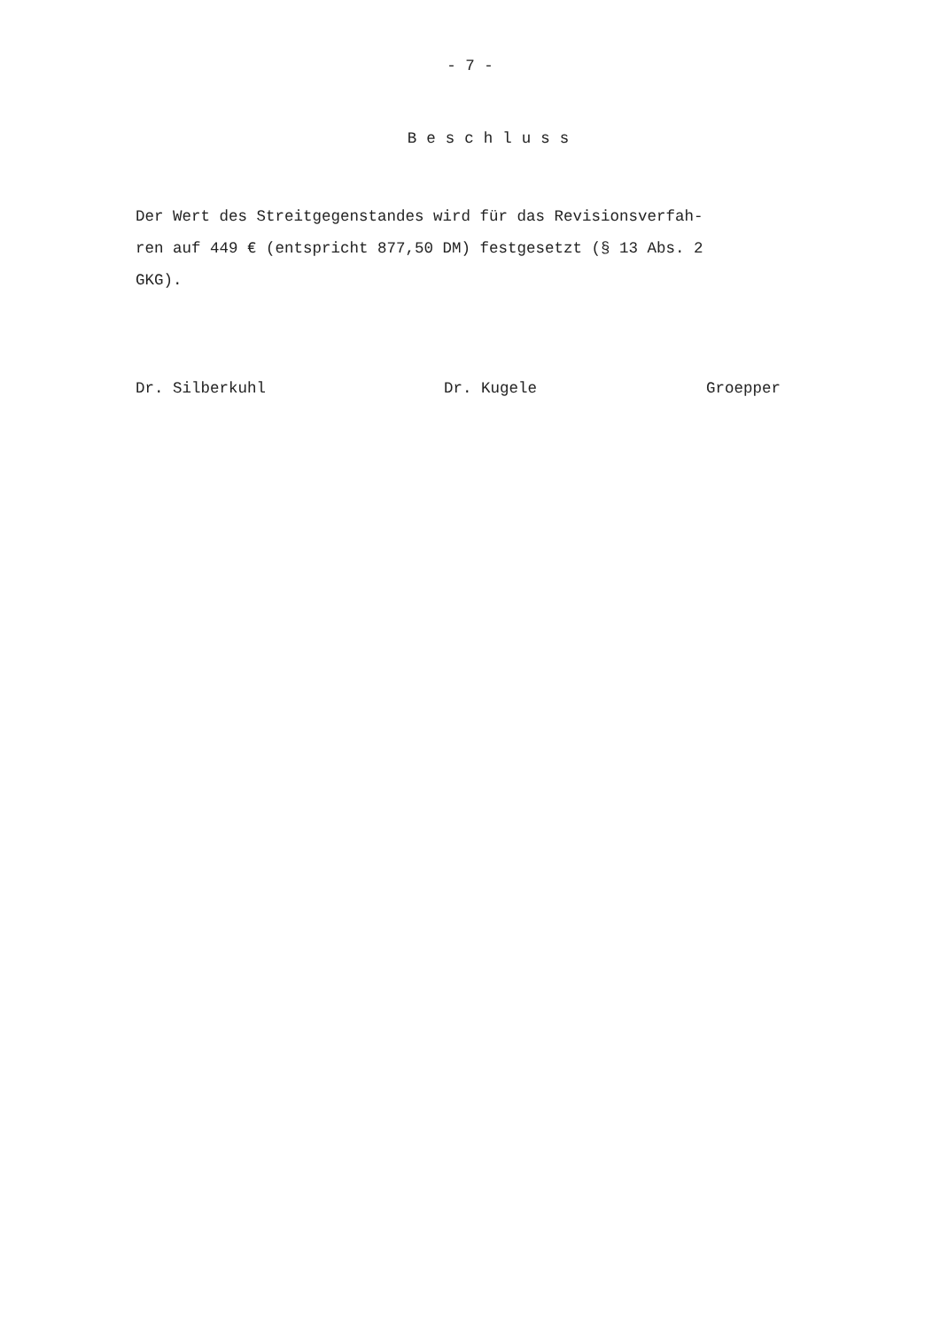- 7 -
Beschluss
Der Wert des Streitgegenstandes wird für das Revisionsverfah-
ren auf 449 € (entspricht 877,50 DM) festgesetzt (§ 13 Abs. 2
GKG).
Dr. Silberkuhl
Dr. Kugele
Groepper